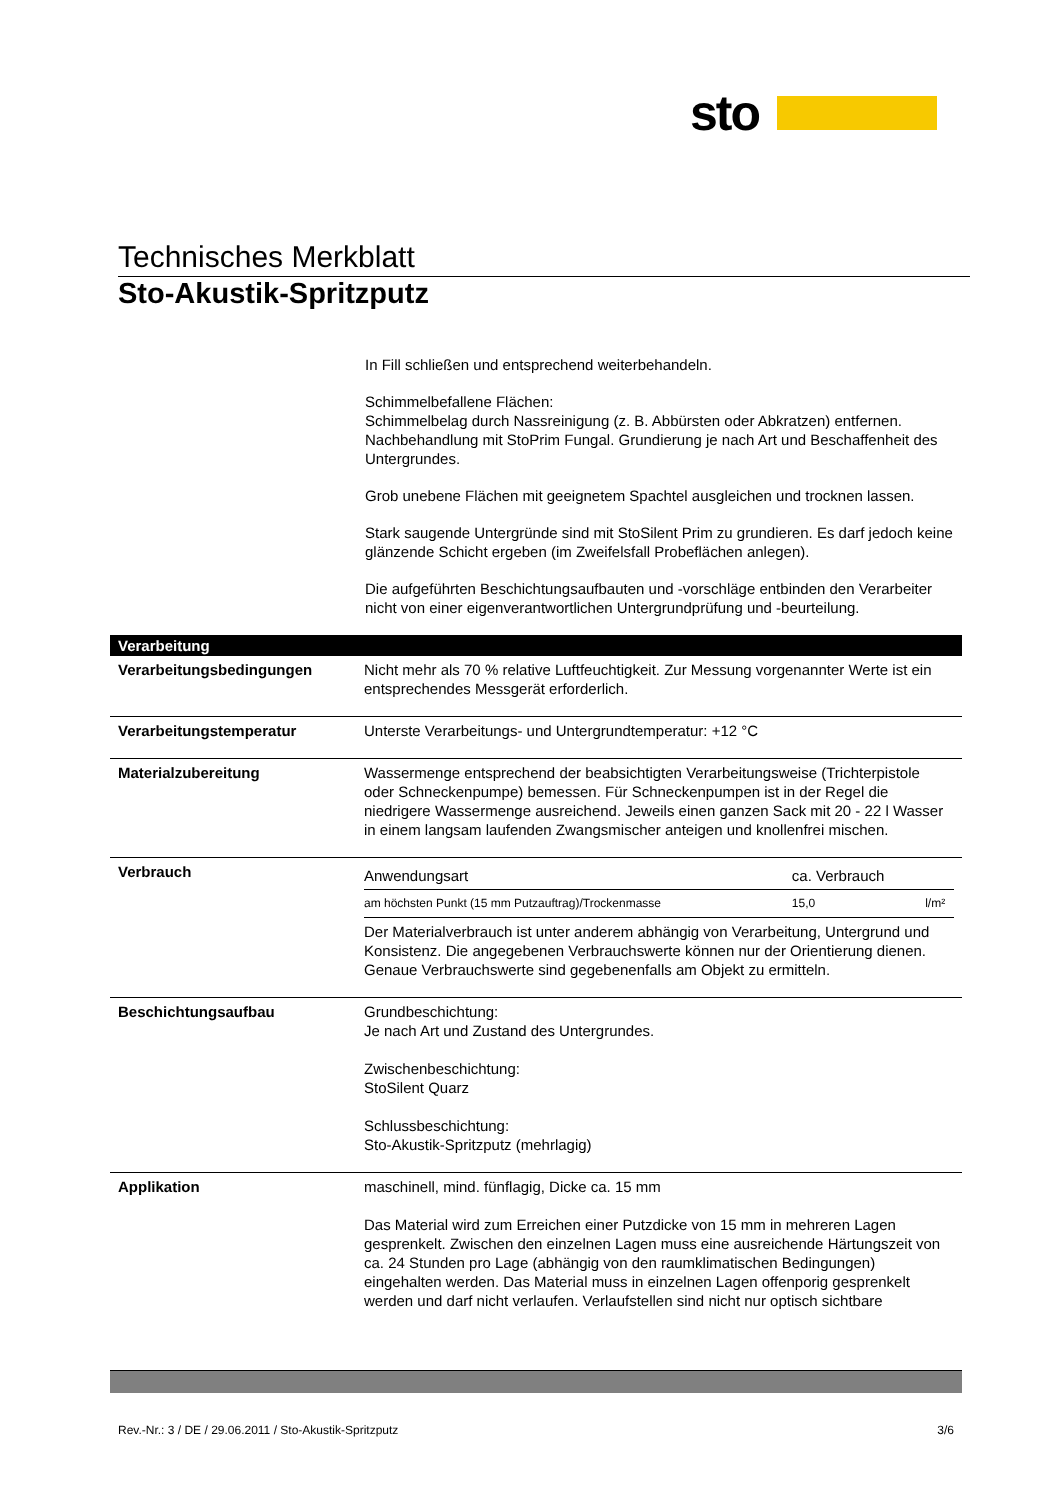sto
Technisches Merkblatt
Sto-Akustik-Spritzputz
In Fill schließen und entsprechend weiterbehandeln.
Schimmelbefallene Flächen:
Schimmelbelag durch Nassreinigung (z. B. Abbürsten oder Abkratzen) entfernen. Nachbehandlung mit StoPrim Fungal. Grundierung je nach Art und Beschaffenheit des Untergrundes.
Grob unebene Flächen mit geeignetem Spachtel ausgleichen und trocknen lassen.
Stark saugende Untergründe sind mit StoSilent Prim zu grundieren. Es darf jedoch keine glänzende Schicht ergeben (im Zweifelsfall Probeflächen anlegen).
Die aufgeführten Beschichtungsaufbauten und -vorschläge entbinden den Verarbeiter nicht von einer eigenverantwortlichen Untergrundprüfung und -beurteilung.
Verarbeitung
| Verarbeitungsbedingungen | Nicht mehr als 70 % relative Luftfeuchtigkeit. Zur Messung vorgenannter Werte ist ein entsprechendes Messgerät erforderlich. |
| Verarbeitungstemperatur | Unterste Verarbeitungs- und Untergrundtemperatur: +12 °C |
| Materialzubereitung | Wassermenge entsprechend der beabsichtigten Verarbeitungsweise (Trichterpistole oder Schneckenpumpe) bemessen. Für Schneckenpumpen ist in der Regel die niedrigere Wassermenge ausreichend. Jeweils einen ganzen Sack mit 20 - 22 l Wasser in einem langsam laufenden Zwangsmischer anteigen und knollenfrei mischen. |
| Verbrauch | / Anwendungsart / ca. Verbrauch / / / am höchsten Punkt (15 mm Putzauftrag)/Trockenmasse / 15,0 / l/m² / Der Materialverbrauch ist unter anderem abhängig von Verarbeitung, Untergrund und Konsistenz. Die angegebenen Verbrauchswerte können nur der Orientierung dienen. Genaue Verbrauchswerte sind gegebenenfalls am Objekt zu ermitteln. |
| Beschichtungsaufbau | Grundbeschichtung: Je nach Art und Zustand des Untergrundes. Zwischenbeschichtung: StoSilent Quarz Schlussbeschichtung: Sto-Akustik-Spritzputz (mehrlagig) |
| Applikation | maschinell, mind. fünflagig, Dicke ca. 15 mm Das Material wird zum Erreichen einer Putzdicke von 15 mm in mehreren Lagen gesprenkelt. Zwischen den einzelnen Lagen muss eine ausreichende Härtungszeit von ca. 24 Stunden pro Lage (abhängig von den raumklimatischen Bedingungen) eingehalten werden. Das Material muss in einzelnen Lagen offenporig gesprenkelt werden und darf nicht verlaufen. Verlaufstellen sind nicht nur optisch sichtbare |
Rev.-Nr.: 3 / DE / 29.06.2011 / Sto-Akustik-Spritzputz 3/6